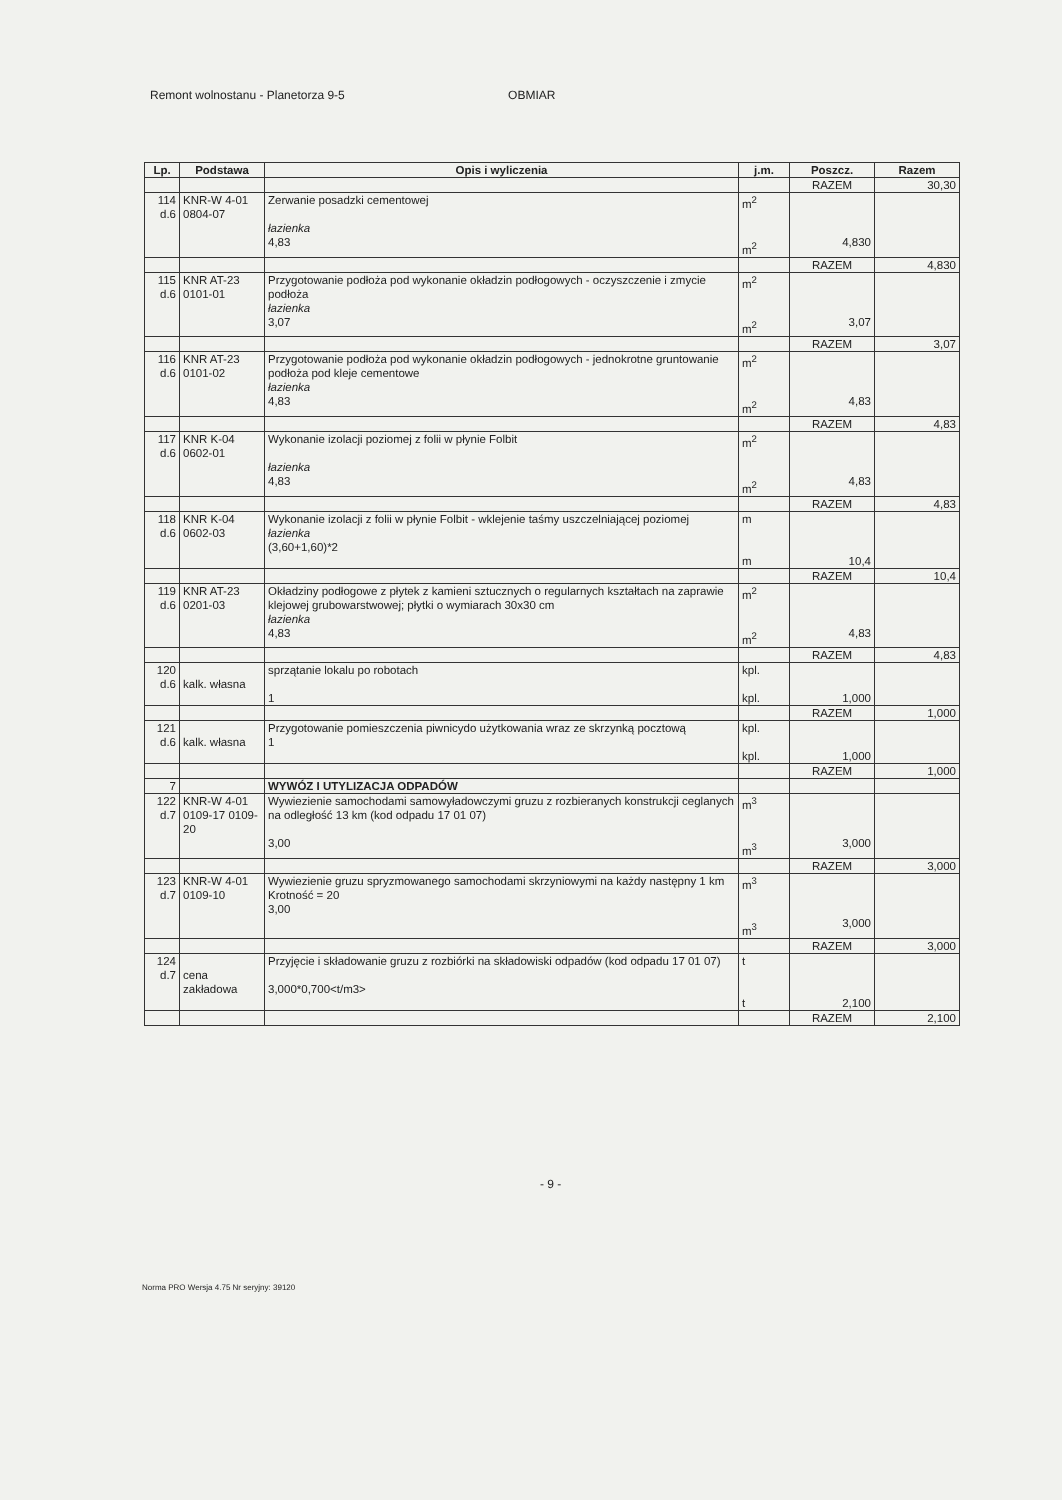Remont wolnostanu - Planetorza 9-5 OBMIAR
| Lp. | Podstawa | Opis i wyliczenia | j.m. | Poszcz. | Razem |
| --- | --- | --- | --- | --- | --- |
| | | | | RAZEM | 30,30 |
| 114 d.6 | KNR-W 4-01 0804-07 | Zerwanie posadzki cementowej łazienka 4,83 | m<sup>2</sup> m<sup>2</sup> | 4,830 | |
| | | | | RAZEM | 4,830 |
| 115 d.6 | KNR AT-23 0101-01 | Przygotowanie podłoża pod wykonanie okładzin podłogowych - oczyszczenie i zmycie podłoża łazienka 3,07 | m<sup>2</sup> m<sup>2</sup> | 3,07 | |
| | | | | RAZEM | 3,07 |
| 116 d.6 | KNR AT-23 0101-02 | Przygotowanie podłoża pod wykonanie okładzin podłogowych - jednokrotne gruntowanie podłoża pod kleje cementowe łazienka 4,83 | m<sup>2</sup> m<sup>2</sup> | 4,83 | |
| | | | | RAZEM | 4,83 |
| 117 d.6 | KNR K-04 0602-01 | Wykonanie izolacji poziomej z folii w płynie Folbit łazienka 4,83 | m<sup>2</sup> m<sup>2</sup> | 4,83 | |
| | | | | RAZEM | 4,83 |
| 118 d.6 | KNR K-04 0602-03 | Wykonanie izolacji z folii w płynie Folbit - wklejenie taśmy uszczelniającej poziomej łazienka (3,60+1,60)*2 | m m | 10,4 | |
| | | | | RAZEM | 10,4 |
| 119 d.6 | KNR AT-23 0201-03 | Okładziny podłogowe z płytek z kamieni sztucznych o regularnych kształtach na zaprawie klejowej grubowarstwowej; płytki o wymiarach 30x30 cm łazienka 4,83 | m<sup>2</sup> m<sup>2</sup> | 4,83 | |
| | | | | RAZEM | 4,83 |
| 120 d.6 | kalk. własna | sprzątanie lokalu po robotach 1 | kpl. kpl. | 1,000 | |
| | | | | RAZEM | 1,000 |
| 121 d.6 | kalk. własna | Przygotowanie pomieszczenia piwnicydo użytkowania wraz ze skrzynką pocztową 1 | kpl. kpl. | 1,000 | |
| | | | | RAZEM | 1,000 |
| 7 | | WYWÓZ I UTYLIZACJA ODPADÓW | | | |
| 122 d.7 | KNR-W 4-01 0109-17 0109-20 | Wywiezienie samochodami samowyładowczymi gruzu z rozbieranych konstrukcji ceglanych na odległość 13 km (kod odpadu 17 01 07) 3,00 | m<sup>3</sup> m<sup>3</sup> | 3,000 | |
| | | | | RAZEM | 3,000 |
| 123 d.7 | KNR-W 4-01 0109-10 | Wywiezienie gruzu spryzmowanego samochodami skrzyniowymi na każdy następny 1 km Krotność = 20 3,00 | m<sup>3</sup> m<sup>3</sup> | 3,000 | |
| | | | | RAZEM | 3,000 |
| 124 d.7 | cena zakładowa | Przyjęcie i składowanie gruzu z rozbiórki na składowiski odpadów (kod odpadu 17 01 07) 3,000*0,700<t/m3> | t t | 2,100 | |
| | | | | RAZEM | 2,100 |
- 9 -
Norma PRO Wersja 4.75 Nr seryjny: 39120